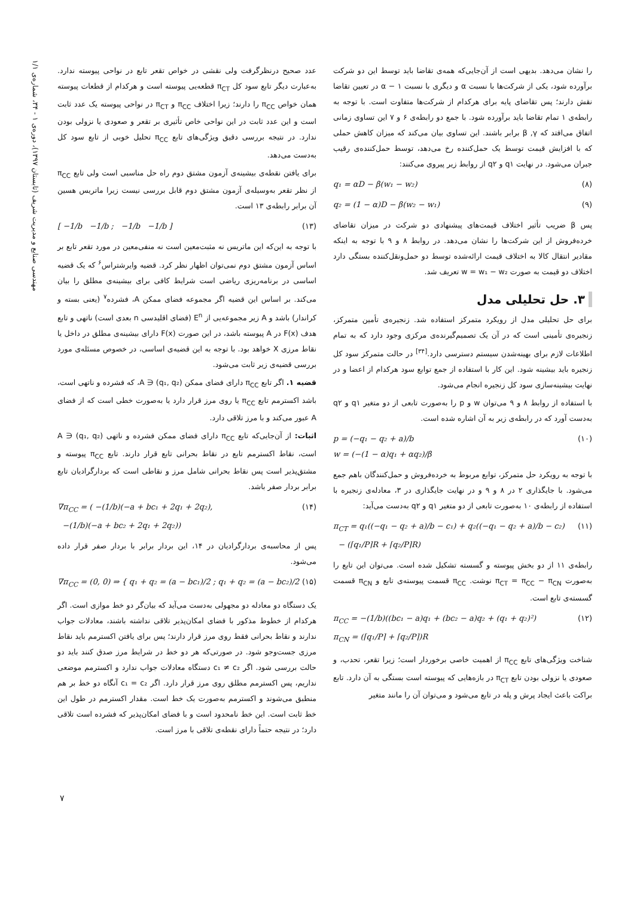مهندسی صنایع و مدیریت شریف (تابستان ۱۳۹۷)، دوره‌ی ۱ - ۳۴، شماره‌ی ۱/۱
را نشان می‌دهد. بدیهی است از آن‌جایی‌که همه‌ی تقاضا باید توسط این دو شرکت برآورده شود، یکی از شرکت‌ها با نسبت α و دیگری با نسبت α − ۱ در تعیین تقاضا نقش دارند؛ پس تقاضای پایه برای هرکدام از شرکت‌ها متفاوت است. با توجه به رابطه‌ی ۱ تمام تقاضا باید برآورده شود. با جمع دو رابطه‌ی ۶ و ۷ این تساوی زمانی اتفاق می‌افتد که β ,γ برابر باشند. این تساوی بیان می‌کند که میزان کاهش حملی که با افزایش قیمت توسط یک حمل‌کننده رخ می‌دهد، توسط حمل‌کننده‌ی رقیب جبران می‌شود. در نهایت q۱ و q۲ از روابط زیر پیروی می‌کنند:
q₁ = αD − β(w₁ − w₂) (۸)
q₂ = (1 − α)D − β(w₂ − w₁) (۹)
پس β ضریب تأثیر اختلاف قیمت‌های پیشنهادی دو شرکت در میزان تقاضای خرده‌فروش از این شرکت‌ها را نشان می‌دهد. در روابط ۸ و ۹ با توجه به اینکه مقادیر انتقال کالا به اختلاف قیمت ارائه‌شده توسط دو حمل‌ونقل‌کننده بستگی دارد اختلاف دو قیمت به صورت w = w₁ − w₂ تعریف شد.
۳. حل تحلیلی مدل
برای حل تحلیلی مدل از رویکرد متمرکز استفاده شد. زنجیره‌ی تأمین متمرکز، زنجیره‌ی تأمینی است که در آن یک تصمیم‌گیرنده‌ی مرکزی وجود دارد که به تمام اطلاعات لازم برای بهینه‌شدن سیستم دسترسی دارد.<sup>[۳۴]</sup> در حالت متمرکز سود کل زنجیره باید بیشینه شود. این کار با استفاده از جمع توابع سود هرکدام از اعضا و در نهایت بیشینه‌سازی سود کل زنجیره انجام می‌شود.
با استفاده از روابط ۸ و ۹ می‌توان w و p را به‌صورت تابعی از دو متغیر q۱ و q۲ به‌دست آورد که در رابطه‌ی زیر به آن اشاره شده است.
p = (−q₁ − q₂ + a)/b
w = (−(1 − α)q₁ + αq₂)/β (۱۰)
با توجه به رویکرد حل متمرکز، توابع مربوط به خرده‌فروش و حمل‌کنندگان باهم جمع می‌شود. با جایگذاری ۲ در ۸ و ۹ و در نهایت جایگذاری در ۳، معادله‌ی زنجیره با استفاده از رابطه‌ی ۱۰ به‌صورت تابعی از دو متغیر q۱ و q۲ به‌دست می‌آید:
π<sub>CT</sub> = q₁((−q₁ − q₂ + a)/b − c₁) + q₂((−q₁ − q₂ + a)/b − c₂)
− (⌈q₁/P⌉R + ⌈q₂/P⌉R) (۱۱)
رابطه‌ی ۱۱ از دو بخش پیوسته و گسسته تشکیل شده است. می‌توان این تابع را به‌صورت π<sub>CT</sub> = π<sub>CC</sub> − π<sub>CN</sub> نوشت. π<sub>CC</sub> قسمت پیوسته‌ی تابع و π<sub>CN</sub> قسمت گسسته‌ی تابع است.
π<sub>CC</sub> = −(1/b)((bc₁ − a)q₁ + (bc₂ − a)q₂ + (q₁ + q₂)²)
π<sub>CN</sub> = (⌈q₁/P⌉ + ⌈q₂/P⌉)R (۱۲)
شناخت ویژگی‌های تابع π<sub>CC</sub> از اهمیت خاصی برخوردار است؛ زیرا تقعر، تحدب، و صعودی یا نزولی بودن تابع π<sub>CT</sub> در بازه‌هایی که پیوسته است بستگی به آن دارد. تابع براکت باعث ایجاد پرش و پله در تابع می‌شود و می‌توان آن را مانند متغیر
عدد صحیح درنظرگرفت ولی نقشی در خواص تقعر تابع در نواحی پیوسته ندارد. به‌عبارت دیگر تابع سود کل π<sub>CT</sub> قطعه‌یی پیوسته است و هرکدام از قطعات پیوسته همان خواص π<sub>CC</sub> را دارند؛ زیرا اختلاف π<sub>CC</sub> و π<sub>CT</sub> در نواحی پیوسته یک عدد ثابت است و این عدد ثابت در این نواحی خاص تأثیری بر تقعر و صعودی یا نزولی بودن ندارد. در نتیجه بررسی دقیق ویژگی‌های تابع π<sub>CC</sub> تحلیل خوبی از تابع سود کل به‌دست می‌دهد.
برای یافتن نقطه‌ی بیشینه‌ی آزمون مشتق دوم راه حل مناسبی است ولی تابع π<sub>CC</sub> از نظر تقعر به‌وسیله‌ی آزمون مشتق دوم قابل بررسی نیست زیرا ماتریس هسین آن برابر رابطه‌ی ۱۳ است.
[ −1/b −1/b ; −1/b −1/b ] (۱۳)
با توجه به این‌که این ماتریس نه مثبت‌معین است نه منفی‌معین در مورد تقعر تابع بر اساس آزمون مشتق دوم نمی‌توان اظهار نظر کرد. قضیه وایرشتراس<sup>۶</sup> که یک قضیه اساسی در برنامه‌ریزی ریاضی است شرایط کافی برای بیشینه‌ی مطلق را بیان می‌کند. بر اساس این قضیه اگر مجموعه فضای ممکن A، فشرده<sup>۷</sup> (یعنی بسته و کراندار) باشد و A زیر مجموعه‌یی از E<sup>n</sup> (فضای اقلیدسی n بعدی است) ناتهی و تابع هدف F(x) در A پیوسته باشد، در این صورت F(x) دارای بیشینه‌ی مطلق در داخل یا نقاط مرزی X خواهد بود. با توجه به این قضیه‌ی اساسی، در خصوص مسئله‌ی مورد بررسی قضیه‌ی زیر ثابت می‌شود.
قضیه ۱. اگر تابع π<sub>CC</sub> دارای فضای ممکن A ∋ (q₁, q₂)، که فشرده و ناتهی است، باشد اکسترمم تابع π<sub>CC</sub> یا روی مرز قرار دارد یا به‌صورت خطی است که از فضای A عبور می‌کند و با مرز تلاقی دارد.
اثبات: از آن‌جایی‌که تابع π<sub>CC</sub> دارای فضای ممکن فشرده و ناتهی A ∋ (q₁, q₂) است، نقاط اکسترمم تابع در نقاط بحرانی تابع قرار دارند. تابع π<sub>CC</sub> پیوسته و مشتق‌پذیر است پس نقاط بحرانی شامل مرز و نقاطی است که بردارگرادیان تابع برابر بردار صفر باشد.
∇π<sub>CC</sub> = ( −(1/b)(−a + bc₁ + 2q₁ + 2q₂),
−(1/b)(−a + bc₂ + 2q₁ + 2q₂)) (۱۴)
پس از محاسبه‌ی بردارگرادیان در ۱۴، این بردار برابر با بردار صفر قرار داده می‌شود.
∇π<sub>CC</sub> = (0, 0) ⇒ { q₁ + q₂ = (a − bc₁)/2 ; q₁ + q₂ = (a − bc₂)/2 (۱۵)
یک دستگاه دو معادله دو مجهولی به‌دست می‌آید که بیان‌گر دو خط موازی است. اگر هرکدام از خطوط مذکور با فضای امکان‌پذیر تلاقی نداشته باشند، معادلات جواب ندارند و نقاط بحرانی فقط روی مرز قرار دارند؛ پس برای یافتن اکسترمم باید نقاط مرزی جست‌وجو شود. در صورتی‌که هر دو خط در شرایط مرز صدق کنند باید دو حالت بررسی شود. اگر c₁ ≠ c₂ دستگاه معادلات جواب ندارد و اکسترمم موضعی نداریم، پس اکسترمم مطلق روی مرز قرار دارد. اگر c₁ = c₂ آنگاه دو خط بر هم منطبق می‌شوند و اکسترمم به‌صورت یک خط است. مقدار اکسترمم در طول این خط ثابت است. این خط نامحدود است و با فضای امکان‌پذیر که فشرده است تلاقی دارد؛ در نتیجه حتماً دارای نقطه‌ی تلاقی با مرز است.
۷